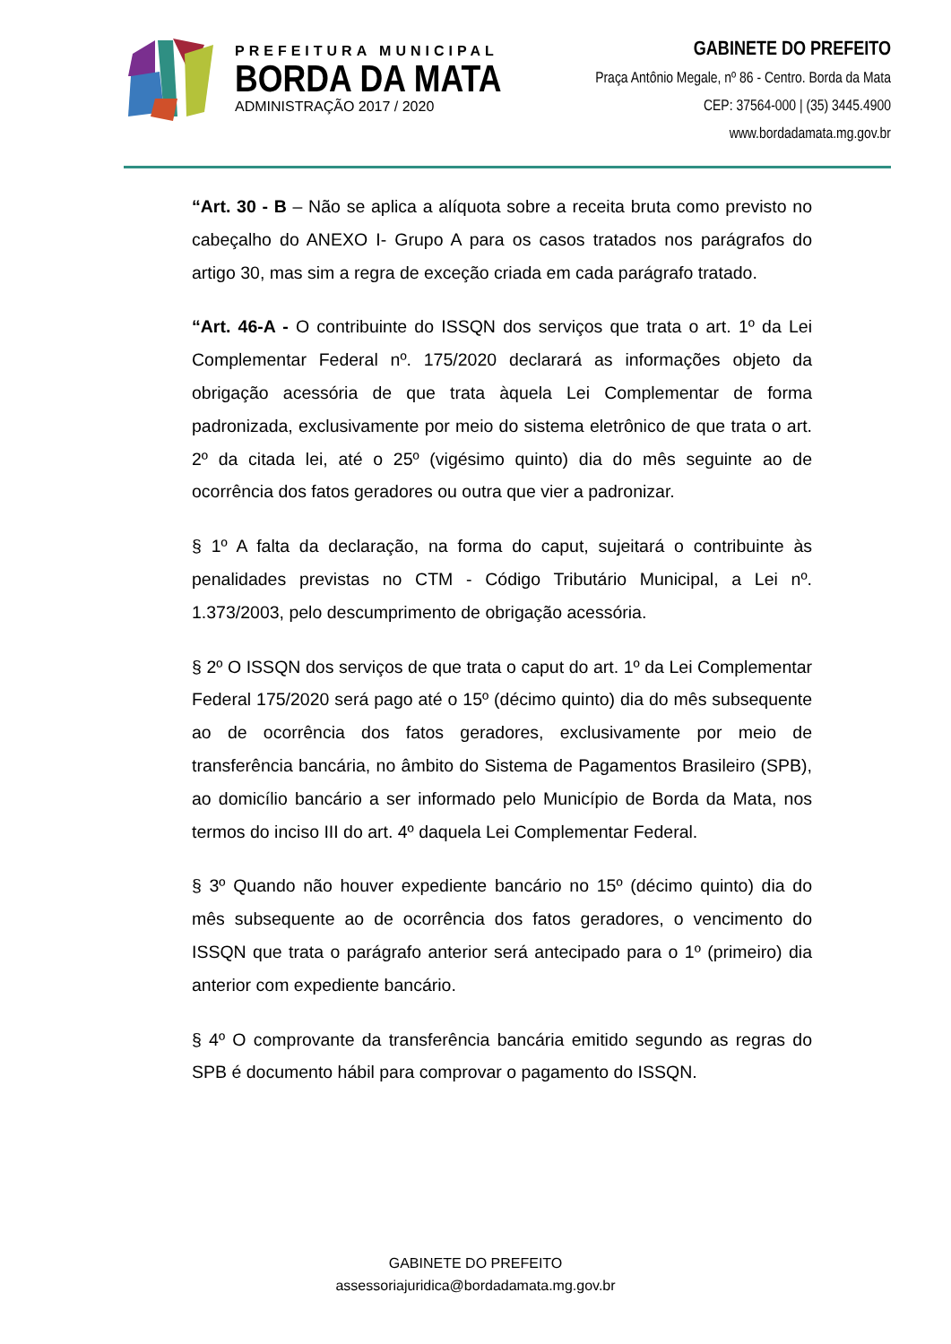PREFEITURA MUNICIPAL
BORDA DA MATA
ADMINISTRAÇÃO 2017 / 2020
GABINETE DO PREFEITO
Praça Antônio Megale, nº 86 - Centro. Borda da Mata
CEP: 37564-000 | (35) 3445.4900
www.bordadamata.mg.gov.br
“Art. 30 - B – Não se aplica a alíquota sobre a receita bruta como previsto no cabeçalho do ANEXO I- Grupo A para os casos tratados nos parágrafos do artigo 30, mas sim a regra de exceção criada em cada parágrafo tratado.
“Art. 46-A - O contribuinte do ISSQN dos serviços que trata o art. 1º da Lei Complementar Federal nº. 175/2020 declarará as informações objeto da obrigação acessória de que trata àquela Lei Complementar de forma padronizada, exclusivamente por meio do sistema eletrônico de que trata o art. 2º da citada lei, até o 25º (vigésimo quinto) dia do mês seguinte ao de ocorrência dos fatos geradores ou outra que vier a padronizar.
§ 1º A falta da declaração, na forma do caput, sujeitará o contribuinte às penalidades previstas no CTM - Código Tributário Municipal, a Lei nº. 1.373/2003, pelo descumprimento de obrigação acessória.
§ 2º O ISSQN dos serviços de que trata o caput do art. 1º da Lei Complementar Federal 175/2020 será pago até o 15º (décimo quinto) dia do mês subsequente ao de ocorrência dos fatos geradores, exclusivamente por meio de transferência bancária, no âmbito do Sistema de Pagamentos Brasileiro (SPB), ao domicílio bancário a ser informado pelo Município de Borda da Mata, nos termos do inciso III do art. 4º daquela Lei Complementar Federal.
§ 3º Quando não houver expediente bancário no 15º (décimo quinto) dia do mês subsequente ao de ocorrência dos fatos geradores, o vencimento do ISSQN que trata o parágrafo anterior será antecipado para o 1º (primeiro) dia anterior com expediente bancário.
§ 4º O comprovante da transferência bancária emitido segundo as regras do SPB é documento hábil para comprovar o pagamento do ISSQN.
GABINETE DO PREFEITO
assessoriajuridica@bordadamata.mg.gov.br